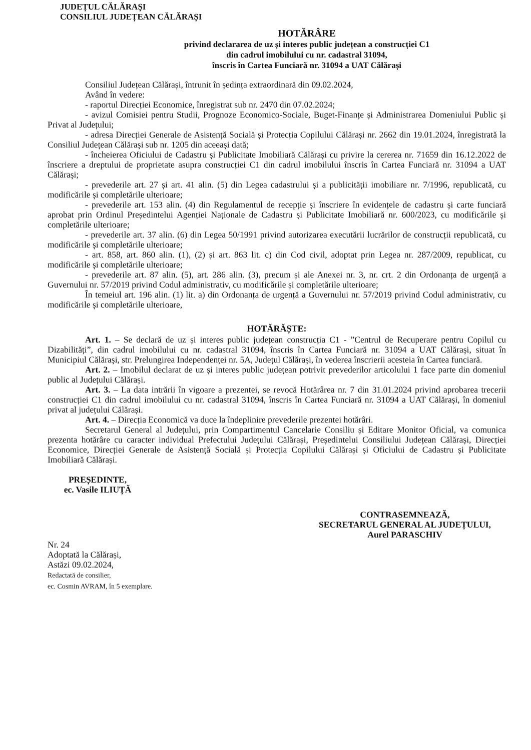JUDEȚUL CĂLĂRAȘI
CONSILIUL JUDEȚEAN CĂLĂRAȘI
HOTĂRÂRE
privind declararea de uz și interes public județean a construcției C1
din cadrul imobilului cu nr. cadastral 31094,
înscris în Cartea Funciară nr. 31094 a UAT Călărași
Consiliul Județean Călărași, întrunit în ședința extraordinară din 09.02.2024,
Având în vedere:
- raportul Direcției Economice, înregistrat sub nr. 2470 din 07.02.2024;
- avizul Comisiei pentru Studii, Prognoze Economico-Sociale, Buget-Finanțe și Administrarea Domeniului Public și Privat al Județului;
- adresa Direcției Generale de Asistență Socială și Protecția Copilului Călărași nr. 2662 din 19.01.2024, înregistrată la Consiliul Județean Călărași sub nr. 1205 din aceeași dată;
- încheierea Oficiului de Cadastru și Publicitate Imobiliară Călărași cu privire la cererea nr. 71659 din 16.12.2022 de înscriere a dreptului de proprietate asupra construcției C1 din cadrul imobilului înscris în Cartea Funciară nr. 31094 a UAT Călărași;
- prevederile art. 27 și art. 41 alin. (5) din Legea cadastrului și a publicității imobiliare nr. 7/1996, republicată, cu modificările și completările ulterioare;
- prevederile art. 153 alin. (4) din Regulamentul de recepție și înscriere în evidențele de cadastru și carte funciară aprobat prin Ordinul Președintelui Agenției Naționale de Cadastru și Publicitate Imobiliară nr. 600/2023, cu modificările și completările ulterioare;
- prevederile art. 37 alin. (6) din Legea 50/1991 privind autorizarea executării lucrărilor de construcții republicată, cu modificările și completările ulterioare;
- art. 858, art. 860 alin. (1), (2) și art. 863 lit. c) din Cod civil, adoptat prin Legea nr. 287/2009, republicat, cu modificările și completările ulterioare;
- prevederile art. 87 alin. (5), art. 286 alin. (3), precum și ale Anexei nr. 3, nr. crt. 2 din Ordonanța de urgență a Guvernului nr. 57/2019 privind Codul administrativ, cu modificările și completările ulterioare;
În temeiul art. 196 alin. (1) lit. a) din Ordonanța de urgență a Guvernului nr. 57/2019 privind Codul administrativ, cu modificările și completările ulterioare,
HOTĂRĂȘTE:
Art. 1. – Se declară de uz și interes public județean construcția C1 - ”Centrul de Recuperare pentru Copilul cu Dizabilități”, din cadrul imobilului cu nr. cadastral 31094, înscris în Cartea Funciară nr. 31094 a UAT Călărași, situat în Municipiul Călărași, str. Prelungirea Independenței nr. 5A, Județul Călărași, în vederea înscrierii acesteia în Cartea funciară.
Art. 2. – Imobilul declarat de uz și interes public județean potrivit prevederilor articolului 1 face parte din domeniul public al Județului Călărași.
Art. 3. – La data intrării în vigoare a prezentei, se revocă Hotărârea nr. 7 din 31.01.2024 privind aprobarea trecerii construcției C1 din cadrul imobilului cu nr. cadastral 31094, înscris în Cartea Funciară nr. 31094 a UAT Călărași, în domeniul privat al județului Călărași.
Art. 4. – Direcția Economică va duce la îndeplinire prevederile prezentei hotărâri.
Secretarul General al Județului, prin Compartimentul Cancelarie Consiliu și Editare Monitor Oficial, va comunica prezenta hotărâre cu caracter individual Prefectului Județului Călărași, Președintelui Consiliului Județean Călărași, Direcției Economice, Direcției Generale de Asistență Socială și Protecția Copilului Călărași și Oficiului de Cadastru și Publicitate Imobiliară Călărași.
PREȘEDINTE,
ec. Vasile ILIUȚĂ
Nr. 24
Adoptată la Călărași,
Astăzi 09.02.2024,
Redactată de consilier,
ec. Cosmin AVRAM, în 5 exemplare.
CONTRASEMNEAZĂ,
SECRETARUL GENERAL AL JUDEȚULUI,
Aurel PARASCHIV